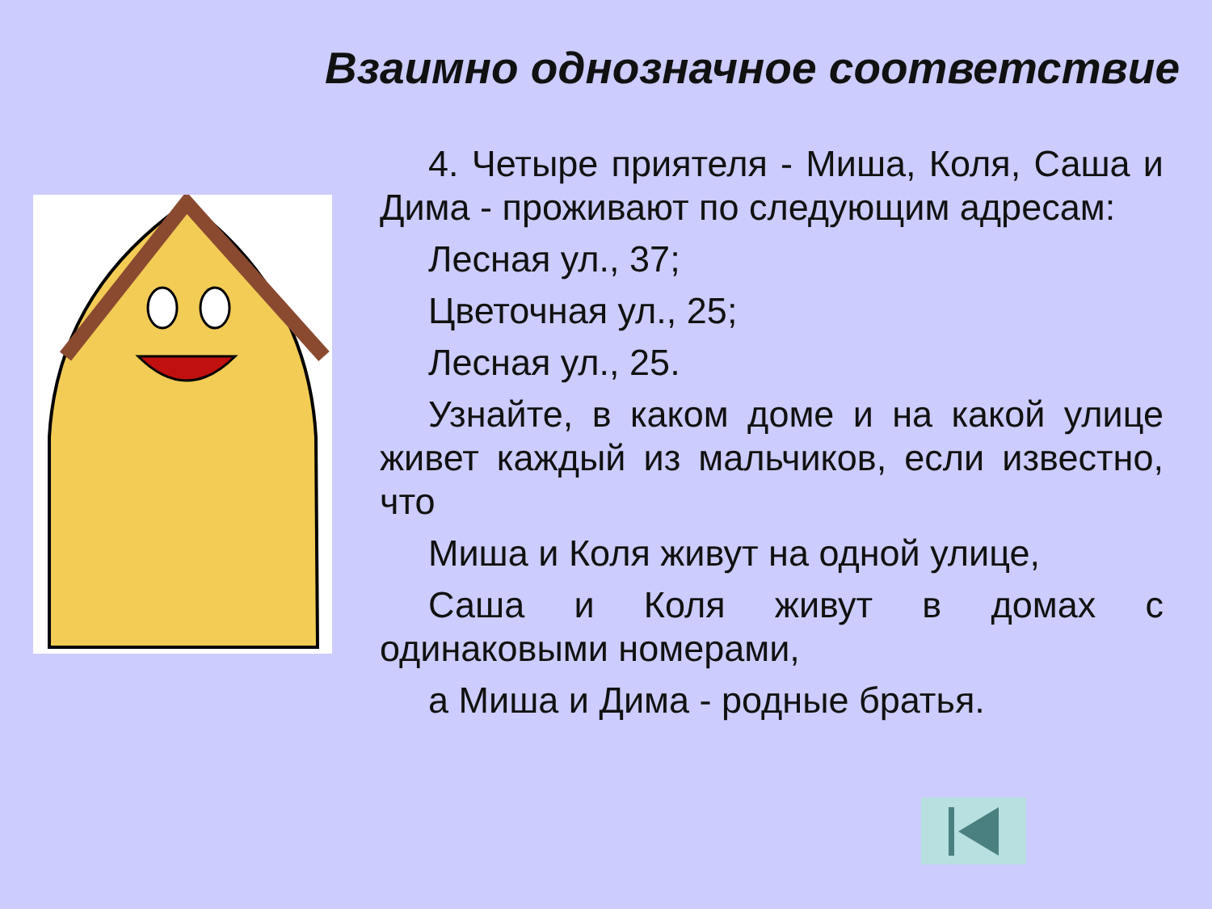Взаимно однозначное соответствие
4. Четыре приятеля - Миша, Коля, Саша и Дима - проживают по следующим адресам:
Лесная ул., 37;
Цветочная ул., 25;
Лесная ул., 25.
Узнайте, в каком доме и на какой улице живет каждый из мальчиков, если известно, что
Миша и Коля живут на одной улице,
Саша и Коля живут в домах с одинаковыми номерами,
а Миша и Дима - родные братья.